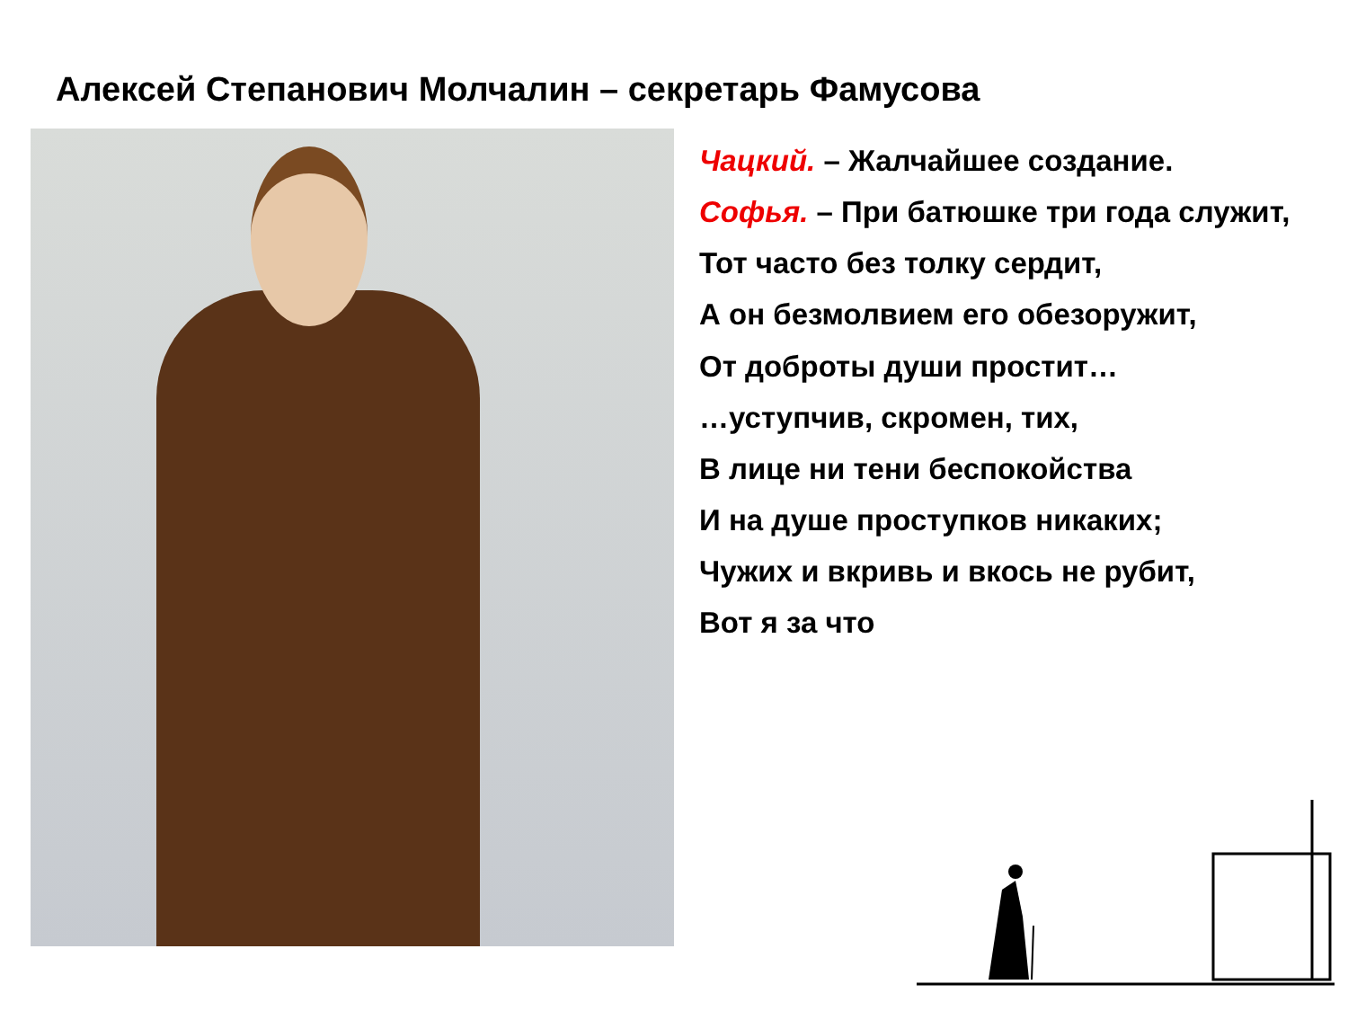Алексей Степанович Молчалин – секретарь Фамусова
Чацкий. – Жалчайшее создание.
Софья. – При батюшке три года служит,
Тот часто без толку сердит,
А он безмолвием его обезоружит,
От доброты души простит…
…уступчив, скромен, тих,
В лице ни тени беспокойства
И на душе проступков никаких;
Чужих и вкривь и вкось не рубит,
Вот я за что